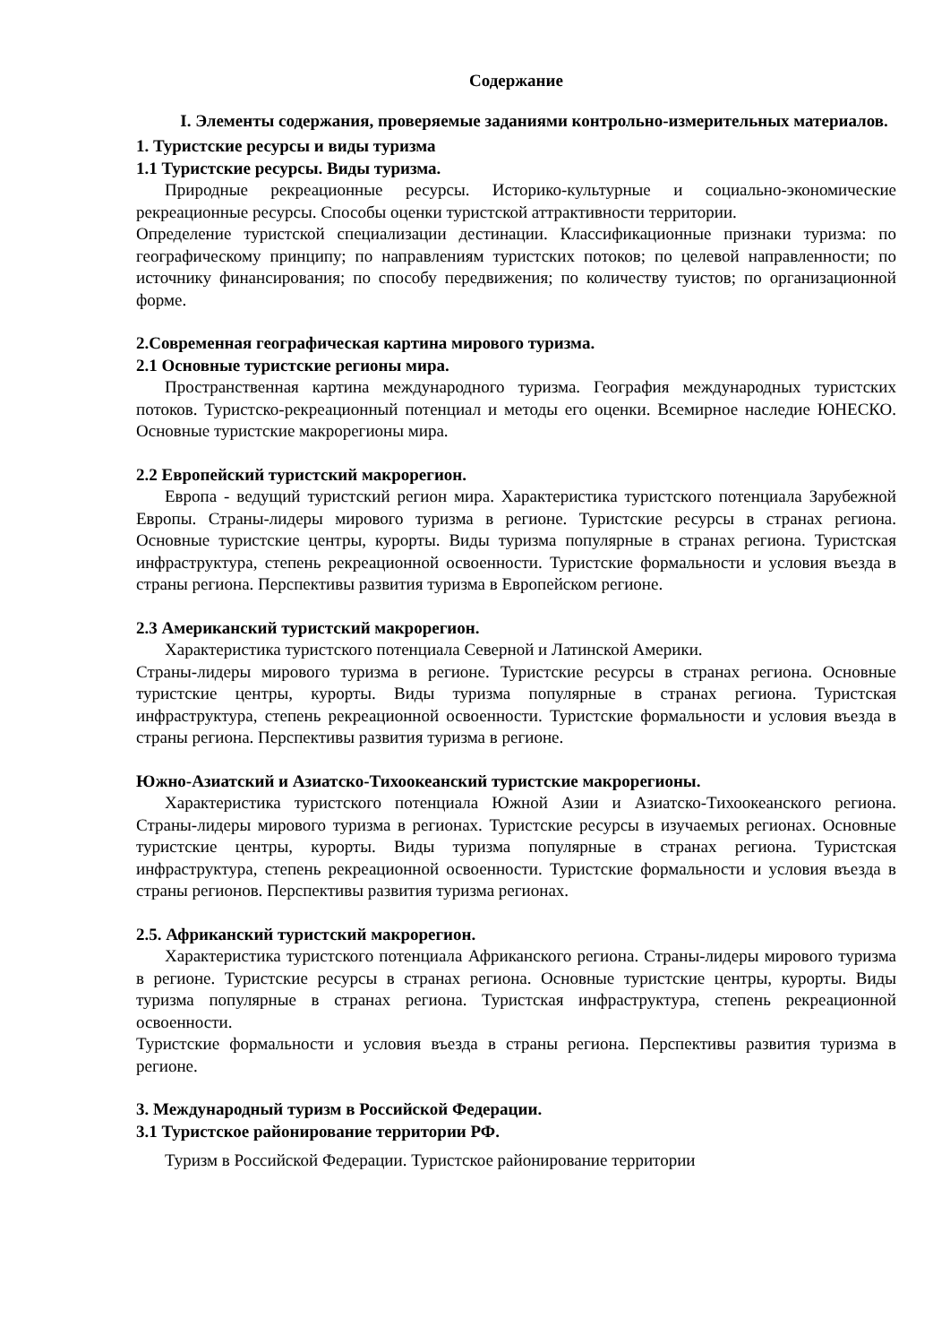Содержание
I. Элементы содержания, проверяемые заданиями контрольно-измерительных материалов.
1. Туристские ресурсы и виды туризма
1.1 Туристские ресурсы. Виды туризма.
Природные рекреационные ресурсы. Историко-культурные и социально-экономические рекреационные ресурсы. Способы оценки туристской аттрактивности территории.
Определение туристской специализации дестинации. Классификационные признаки туризма: по географическому принципу; по направлениям туристских потоков; по целевой направленности; по источнику финансирования; по способу передвижения; по количеству туистов; по организационной форме.
2.Современная географическая картина мирового туризма.
2.1 Основные туристские регионы мира.
Пространственная картина международного туризма. География международных туристских потоков. Туристско-рекреационный потенциал и методы его оценки. Всемирное наследие ЮНЕСКО. Основные туристские макрорегионы мира.
2.2 Европейский туристский макрорегион.
Европа - ведущий туристский регион мира. Характеристика туристского потенциала Зарубежной Европы. Страны-лидеры мирового туризма в регионе. Туристские ресурсы в странах региона. Основные туристские центры, курорты. Виды туризма популярные в странах региона. Туристская инфраструктура, степень рекреационной освоенности. Туристские формальности и условия въезда в страны региона. Перспективы развития туризма в Европейском регионе.
2.3 Американский туристский макрорегион.
Характеристика туристского потенциала Северной и Латинской Америки.
Страны-лидеры мирового туризма в регионе. Туристские ресурсы в странах региона. Основные туристские центры, курорты. Виды туризма популярные в странах региона. Туристская инфраструктура, степень рекреационной освоенности. Туристские формальности и условия въезда в страны региона. Перспективы развития туризма в регионе.
Южно-Азиатский и Азиатско-Тихоокеанский туристские макрорегионы.
Характеристика туристского потенциала Южной Азии и Азиатско-Тихоокеанского региона. Страны-лидеры мирового туризма в регионах. Туристские ресурсы в изучаемых регионах. Основные туристские центры, курорты. Виды туризма популярные в странах региона. Туристская инфраструктура, степень рекреационной освоенности. Туристские формальности и условия въезда в страны регионов. Перспективы развития туризма регионах.
2.5. Африканский туристский макрорегион.
Характеристика туристского потенциала Африканского региона. Страны-лидеры мирового туризма в регионе. Туристские ресурсы в странах региона. Основные туристские центры, курорты. Виды туризма популярные в странах региона. Туристская инфраструктура, степень рекреационной освоенности.
Туристские формальности и условия въезда в страны региона. Перспективы развития туризма в регионе.
3. Международный туризм в Российской Федерации.
3.1 Туристское районирование территории РФ.
Туризм в Российской Федерации. Туристское районирование территории